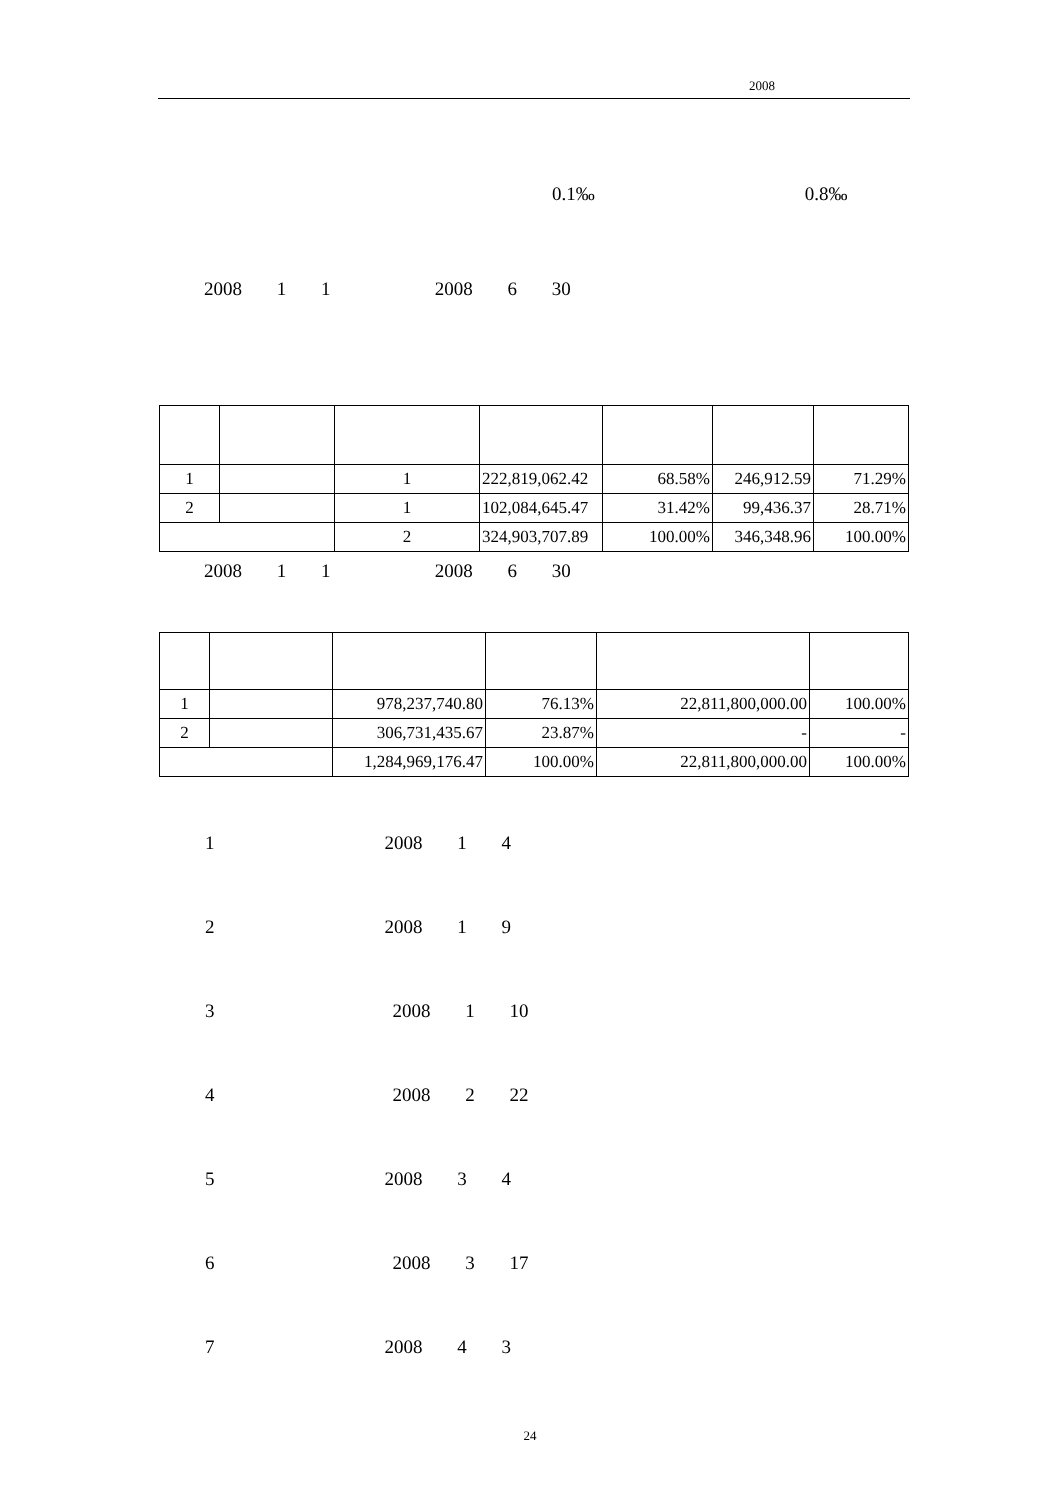2008
0.1‰ 0.8‰
2008 1 1 2008 6 30
| 1 | | 1 | 222,819,062.42 | 68.58% | 246,912.59 | 71.29% |
| 2 | | 1 | 102,084,645.47 | 31.42% | 99,436.37 | 28.71% |
| | | 2 | 324,903,707.89 | 100.00% | 346,348.96 | 100.00% |
2008 1 1 2008 6 30
| 1 | | 978,237,740.80 | 76.13% | 22,811,800,000.00 | 100.00% |
| 2 | | 306,731,435.67 | 23.87% | - | - |
| | | 1,284,969,176.47 | 100.00% | 22,811,800,000.00 | 100.00% |
1 2008 1 4
2 2008 1 9
3 2008 1 10
4 2008 2 22
5 2008 3 4
6 2008 3 17
7 2008 4 3
24